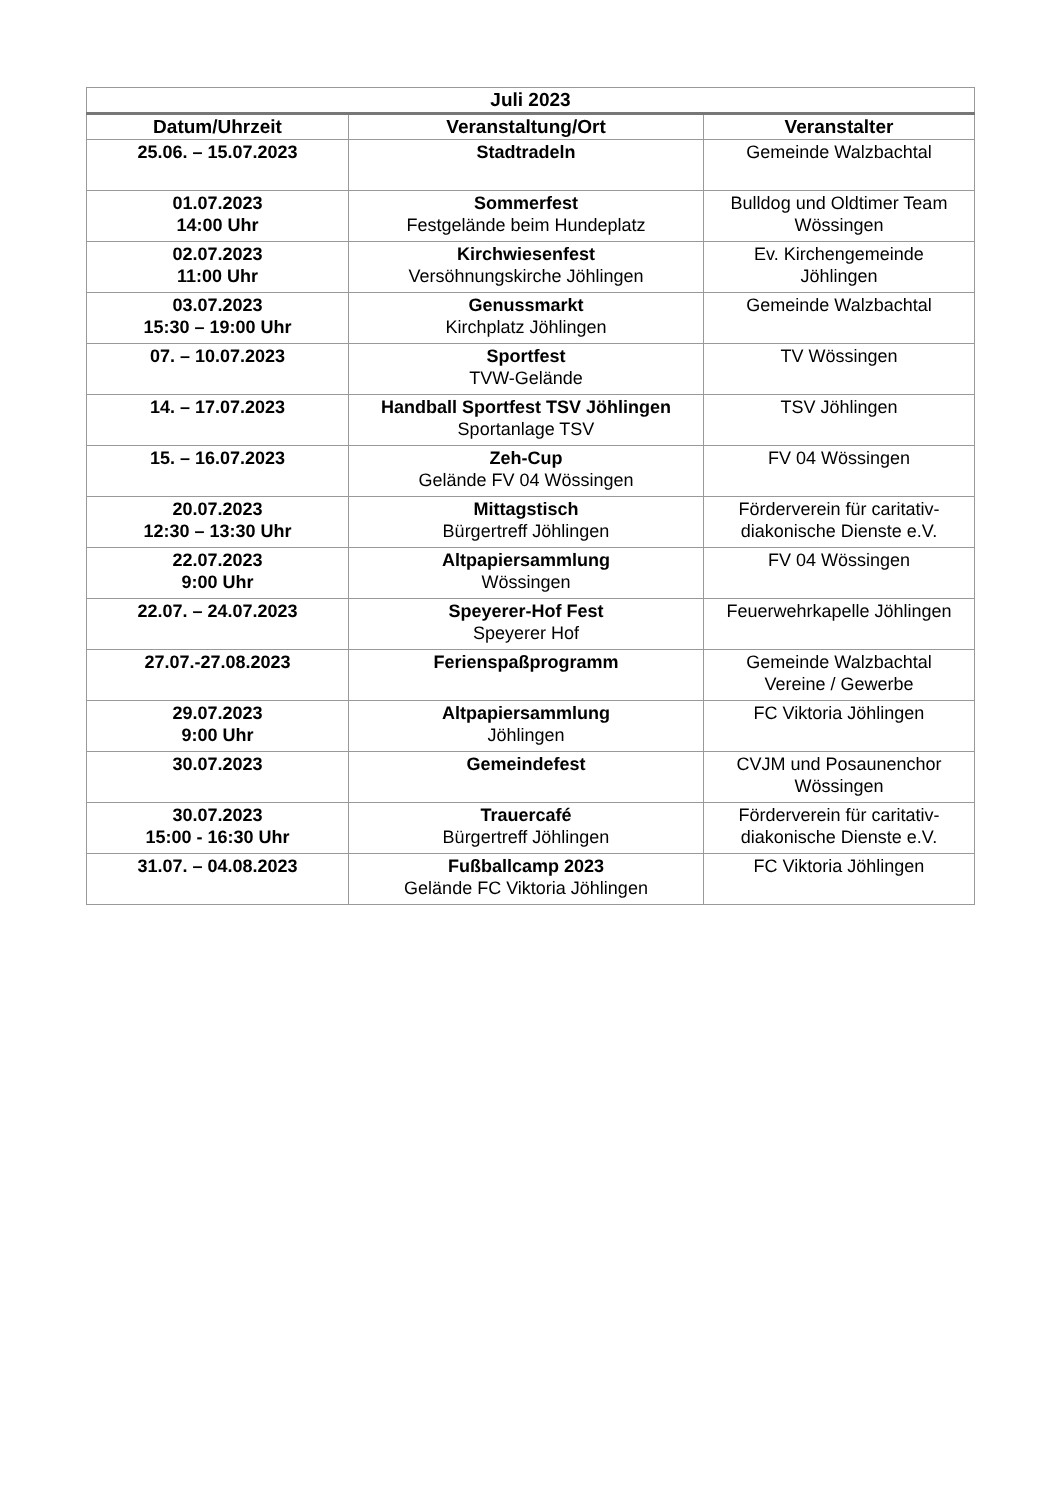| Juli 2023 | | |
| --- | --- | --- |
| Datum/Uhrzeit | Veranstaltung/Ort | Veranstalter |
| 25.06. – 15.07.2023 | Stadtradeln | Gemeinde Walzbachtal |
| 01.07.2023 14:00 Uhr | Sommerfest Festgelände beim Hundeplatz | Bulldog und Oldtimer Team Wössingen |
| 02.07.2023 11:00 Uhr | Kirchwiesenfest Versöhnungskirche Jöhlingen | Ev. Kirchengemeinde Jöhlingen |
| 03.07.2023 15:30 – 19:00 Uhr | Genussmarkt Kirchplatz Jöhlingen | Gemeinde Walzbachtal |
| 07. – 10.07.2023 | Sportfest TVW-Gelände | TV Wössingen |
| 14. – 17.07.2023 | Handball Sportfest TSV Jöhlingen Sportanlage TSV | TSV Jöhlingen |
| 15. – 16.07.2023 | Zeh-Cup Gelände FV 04 Wössingen | FV 04 Wössingen |
| 20.07.2023 12:30 – 13:30 Uhr | Mittagstisch Bürgertreff Jöhlingen | Förderverein für caritativ-diakonische Dienste e.V. |
| 22.07.2023 9:00 Uhr | Altpapiersammlung Wössingen | FV 04 Wössingen |
| 22.07. – 24.07.2023 | Speyerer-Hof Fest Speyerer Hof | Feuerwehrkapelle Jöhlingen |
| 27.07.-27.08.2023 | Ferienspaßprogramm | Gemeinde Walzbachtal Vereine / Gewerbe |
| 29.07.2023 9:00 Uhr | Altpapiersammlung Jöhlingen | FC Viktoria Jöhlingen |
| 30.07.2023 | Gemeindefest | CVJM und Posaunenchor Wössingen |
| 30.07.2023 15:00 - 16:30 Uhr | Trauercafé Bürgertreff Jöhlingen | Förderverein für caritativ-diakonische Dienste e.V. |
| 31.07. – 04.08.2023 | Fußballcamp 2023 Gelände FC Viktoria Jöhlingen | FC Viktoria Jöhlingen |